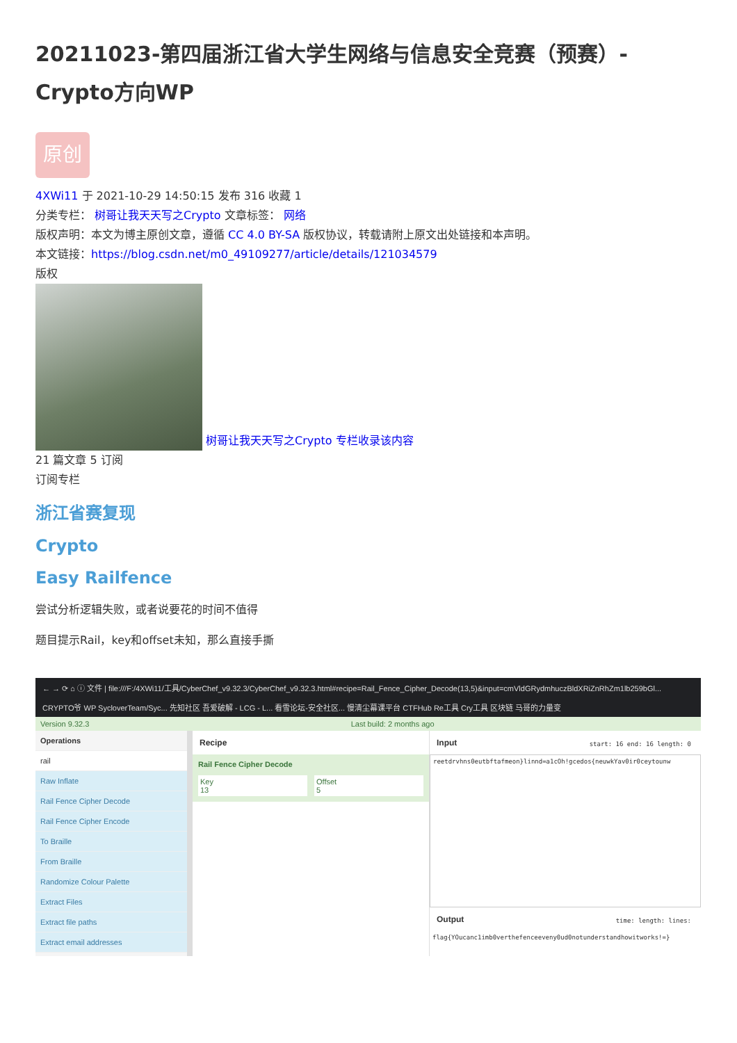20211023-第四届浙江省大学生网络与信息安全竞赛（预赛）-Crypto方向WP
原创
4XWi11 于 2021-10-29 14:50:15 发布 316 收藏 1
分类专栏： 树哥让我天天写之Crypto 文章标签： 网络
版权声明：本文为博主原创文章，遵循 CC 4.0 BY-SA 版权协议，转载请附上原文出处链接和本声明。
本文链接：https://blog.csdn.net/m0_49109277/article/details/121034579
版权
树哥让我天天写之Crypto 专栏收录该内容
21 篇文章 5 订阅
订阅专栏
浙江省赛复现
Crypto
Easy Railfence
尝试分析逻辑失败，或者说要花的时间不值得
题目提示Rail，key和offset未知，那么直接手撕
← → ⟳ ⌂ ⓘ 文件 | file:///F:/4XWi11/工具/CyberChef_v9.32.3/CyberChef_v9.32.3.html#recipe=Rail_Fence_Cipher_Decode(13,5)&input=cmVldGRydmhuczBldXRiZnRhZm1lb259bGl...
CRYPTO爷 WP SycloverTeam/Syc... 先知社区 吾爱破解 - LCG - L... 看雪论坛-安全社区... 慢清尘幕课平台 CTFHub Re工具 Cry工具 区块链 马哥的力量变
Version 9.32.3 Last build: 2 months ago
Operations
rail
Raw Inflate
Rail Fence Cipher Decode
Rail Fence Cipher Encode
To Braille
From Braille
Randomize Colour Palette
Extract Files
Extract file paths
Extract email addresses
Recipe
Rail Fence Cipher Decode
Key
13
Offset
5
Input start: 16 end: 16 length: 0
reetdrvhns0eutbftafmeon}linnd=a1cOh!gcedos{neuwkYav0ir0ceytounw
Output time: length: lines:
flag{YOucanc1imb0verthefenceeveny0ud0notunderstandhowitworks!=}